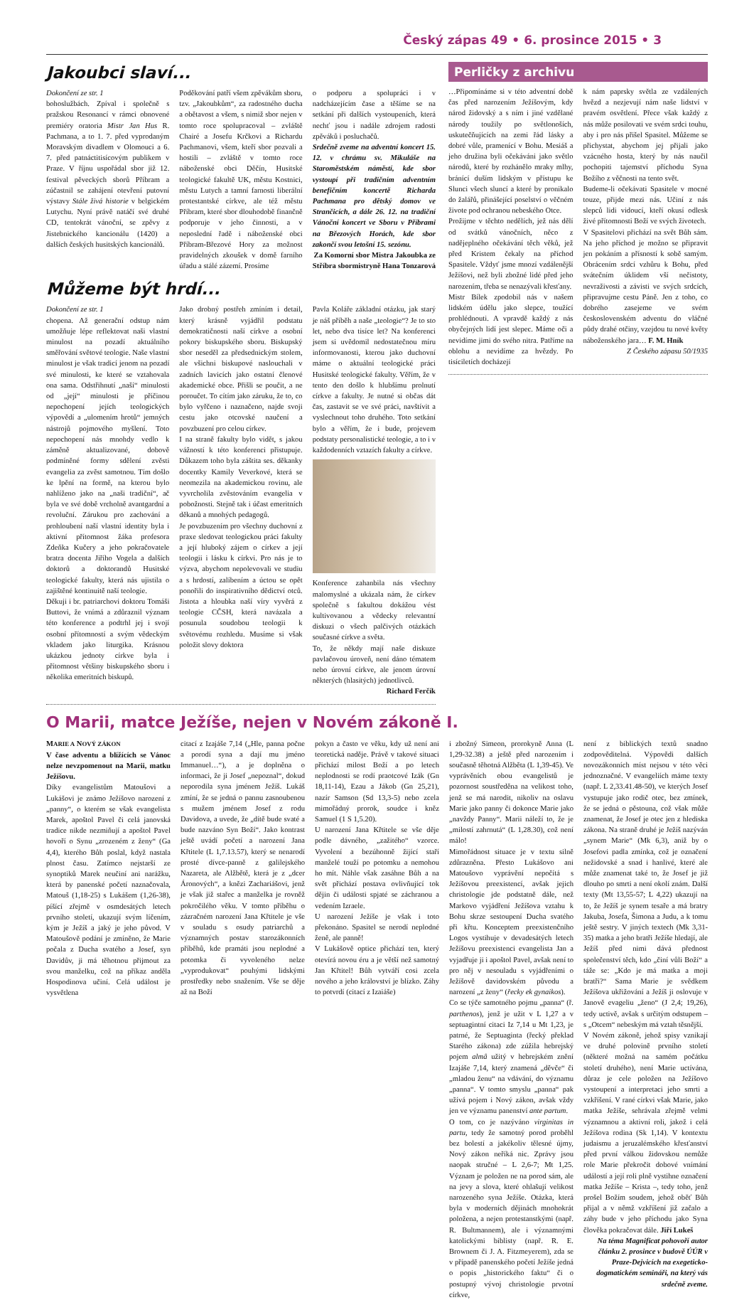Český zápas 49 • 6. prosince 2015 • 3
Jakoubci slaví...
Dokončení ze str. 1
bohoslužbách. Zpíval i společně s pražskou Resonancí v rámci obnovené premiéry oratoria Mistr Jan Hus R. Pachmana, a to 1. 7. před vyprodaným Moravským divadlem v Olomouci a 6. 7. před patnáctitisícovým publikem v Praze. V říjnu uspořádal sbor již 12. festival pěveckých sborů Příbram a zúčastnil se zahájení otevření putovní výstavy Stále živá historie v belgickém Lutychu. Nyní právě natáčí své druhé CD, tentokrát vánoční, se zpěvy z Jistebnického kancionálu (1420) a dalších českých husitských kancionálů.
Poděkování patří všem zpěvákům sboru, tzv. „Jakoubkům“, za radostného ducha a obětavost a všem, s nimiž sbor nejen v tomto roce spolupracoval – zvláště Chairé a Josefu Krčkovi a Richardu Pachmanovi, všem, kteří sbor pozvali a hostili – zvláště v tomto roce náboženské obci Děčín, Husitské teologické fakultě UK, městu Kostnici, městu Lutych a tamní farnosti liberální protestantské církve, ale též městu Příbram, které sbor dlouhodobě finančně podporuje v jeho činnosti, a v neposlední řadě i náboženské obci Příbram-Březové Hory za možnost pravidelných zkoušek v domě farního úřadu a stálé zázemí. Prosíme
o podporu a spolupráci i v nadcházejícím čase a těšíme se na setkání při dalších vystoupeních, která nechť jsou i nadále zdrojem radosti zpěváků i posluchačů.
Srdečně zveme na adventní koncert 15. 12. v chrámu sv. Mikuláše na Staroměstském náměstí, kde sbor vystoupí při tradičním adventním benefičním koncertě Richarda Pachmana pro dětský domov ve Strančicích, a dále 26. 12. na tradiční Vánoční koncert ve Sboru v Příbrami na Březových Horách, kde sbor zakončí svou letošní 15. sezónu.
Za Komorní sbor Mistra Jakoubka ze Stříbra sbormistryně Hana Tonzarová
Můžeme být hrdí...
Dokončení ze str. 1
chopena. Až generační odstup nám umožňuje lépe reflektovat naši vlastní minulost na pozadí aktuálního směřování světové teologie. Naše vlastní minulost je však tradicí jenom na pozadí své minulosti, ke které se vztahovala ona sama. Odstřihnutí „naší“ minulosti od „její“ minulosti je příčinou nepochopení jejích teologických výpovědí a „ulomením hrotů“ jemných nástrojů pojmového myšlení. Toto nepochopení nás mnohdy vedlo k záměně aktualizované, dobově podmíněné formy sdělení zvěsti evangelia za zvěst samotnou. Tím došlo ke lpění na formě, na kterou bylo nahlíženo jako na „naši tradiční“, ač byla ve své době vrcholně avantgardní a revoluční. Zárukou pro zachování a prohloubení naší vlastní identity byla i aktivní přítomnost žáka profesora Zdeňka Kučery a jeho pokračovatele bratra docenta Jiřího Vogela a dalších doktorů a doktorandů Husitské teologické fakulty, která nás ujistila o zajištěné kontinuitě naší teologie.
Děkuji i br. patriarchovi doktoru Tomáši Buttovi, že vnímá a zdůraznil význam této konference a podtrhl jej i svojí osobní přítomností a svým vědeckým vkladem jako liturgika. Krásnou ukázkou jednoty církve byla i přítomnost většiny biskupského sboru i několika emeritních biskupů.
Jako drobný postřeh zmíním i detail, který krásně vyjádřil podstatu demokratičnosti naší církve a osobní pokory biskupského sboru. Biskupský sbor neseděl za předsednickým stolem, ale všichni biskupové naslouchali v zadních lavicích jako ostatní členové akademické obce. Přišli se poučit, a ne poroučet. To cítím jako záruku, že to, co bylo vyřčeno i naznačeno, najde svoji cestu jako otcovské naučení a povzbuzení pro celou církev.
I na straně fakulty bylo vidět, s jakou vážností k této konferenci přistupuje. Důkazem toho byla záštita ses. děkanky docentky Kamily Veverkové, která se neomezila na akademickou rovinu, ale vyvrcholila zvěstováním evangelia v pobožnosti. Stejně tak i účast emeritních děkanů a mnohých pedagogů.
Je povzbuzením pro všechny duchovní z praxe sledovat teologickou práci fakulty a její hluboký zájem o církev a její teologii i lásku k církvi. Pro nás je to výzva, abychom nepolevovali ve studiu a s hrdostí, zalíbením a úctou se opět ponořili do inspirativního dědictví otců. Jistota a hloubka naší víry vyvěrá z teologie CČSH, která navázala a posunula soudobou teologii k světovému rozhledu. Musíme si však položit slovy doktora
Pavla Koláře základní otázku, jak starý je náš příběh a naše „teologie“? Je to sto let, nebo dva tisíce let? Na konferenci jsem si uvědomil nedostatečnou míru informovanosti, kterou jako duchovní máme o aktuální teologické práci Husitské teologické fakulty. Věřím, že v tento den došlo k hlubšímu prolnutí církve a fakulty. Je nutné si občas dát čas, zastavit se ve své práci, navštívit a vyslechnout toho druhého. Toto setkání bylo a věřím, že i bude, projevem podstaty personalistické teologie, a to i v každodenních vztazích fakulty a církve.
Konference zahanbila nás všechny malomyslné a ukázala nám, že církev společně s fakultou dokážou vést kultivovanou a vědecky relevantní diskuzi o všech palčivých otázkách současné církve a světa.
To, že někdy mají naše diskuze pavlačovou úroveň, není dáno tématem nebo úrovní církve, ale jenom úrovní některých (hlasitých) jednotlivců.
Richard Ferčík
Perličky z archivu
…Připomínáme si v této adventní době čas před narozením Ježíšovým, kdy národ židovský a s ním i jiné vzdělané národy toužily po světlonoších, uskutečňujících na zemi řád lásky a dobré vůle, pramenící v Bohu. Mesiáš a jeho družina byli očekáváni jako světlo národů, které by rozhánělo mraky mlhy, bránící duším lidským v přístupu ke Slunci všech sluncí a které by pronikalo do žalářů, přinášející poselství o věčném živote pod ochranou nebeského Otce.
Prožijme v těchto nedělích, jež nás dělí od svátků vánočních, něco z nadějeplného očekávání těch věků, jež před Kristem čekaly na příchod Spasitele. Vždyť jsme mnozí vzdálenější Ježíšovi, než byli zbožné lidé před jeho narozením, třeba se nenazývali křesťany.
Mistr Bílek zpodobil nás v našem lidském údělu jako slepce, toužící prohlédnouti. A vpravdě každý z nás obyčejných lidí jest slepec. Máme oči a nevidíme jimi do svého nitra. Patříme na oblohu a nevidíme za hvězdy. Po tisíciletích docházejí
k nám paprsky světla ze vzdálených hvězd a nezjevují nám naše lidství v pravém osvětlení. Přece však každý z nás může posilovati ve svém srdci touhu, aby i pro nás přišel Spasitel. Můžeme se přichystat, abychom jej přijali jako vzácného hosta, který by nás naučil pochopiti tajemství příchodu Syna Božího z věčnosti na tento svět.
Budeme-li očekávati Spasitele v mocné touze, přijde mezi nás. Učiní z nás slepců lidi vidoucí, kteří okusí odlesk živé přítomnosti Boží ve svých životech.
V Spasitelovi přichází na svět Bůh sám. Na jeho příchod je možno se připravit jen pokáním a přísností k sobě samým. Obrácením srdcí vzhůru k Bohu, před svátečním úklidem vší nečistoty, nevraživosti a závisti ve svých srdcích, připravujme cestu Páně. Jen z toho, co dobrého zasejeme ve svém československém adventu do vláčné půdy drahé otčiny, vzejdou tu nové květy náboženského jara… F. M. Hník
Z Českého zápasu 50/1935
O Marii, matce Ježíše, nejen v Novém zákoně I.
MARIE A NOVÝ ZÁKON
V čase adventu a blížících se Vánoc nelze nevzpomenout na Marii, matku Ježíšovu.
Díky evangelistům Matoušovi a Lukášovi je známo Ježíšovo narození z „panny“, o kterém se však evangelista Marek, apoštol Pavel či celá janovská tradice nikde nezmiňují a apoštol Pavel hovoří o Synu „zrozeném z ženy“ (Ga 4,4), kterého Bůh poslal, když nastala plnost času. Zatímco nejstarší ze synoptiků Marek neučiní ani narážku, která by panenské početí naznačovala, Matouš (1,18-25) s Lukášem (1,26-38), píšící zřejmě v osmdesátých letech prvního století, ukazují svým líčením, kým je Ježíš a jaký je jeho původ. V Matoušově podání je zmíněno, že Marie počala z Ducha svatého a Josef, syn Davidův, ji má těhotnou přijmout za svou manželku, což na příkaz anděla Hospodinova učiní. Celá událost je vysvětlena
citací z Izajáše 7,14 („Hle, panna počne a porodí syna a dají mu jméno Immanuel…“), a je doplněna o informaci, že ji Josef „nepoznal“, dokud neporodila syna jménem Ježíš. Lukáš zmíní, že se jedná o pannu zasnoubenou s mužem jménem Josef z rodu Davidova, a uvede, že „dítě bude svaté a bude nazváno Syn Boží“. Jako kontrast ještě uvádí početí a narození Jana Křtitele (L 1,7.13.57), který se nenarodí prosté dívce-panně z galilejského Nazareta, ale Alžbětě, která je z „dcer Áronových“, a knězi Zachariášovi, jenž je však již stařec a manželka je rovněž pokročilého věku. V tomto příběhu o zázračném narození Jana Křtitele je vše v souladu s osudy patriarchů a významných postav starozákonních příběhů, kde pramáti jsou neplodné a potomka či vyvoleného nelze „vyprodukovat“ pouhými lidskými prostředky nebo snažením. Vše se děje až na Boží
pokyn a často ve věku, kdy už není ani teoretická naděje. Právě v takové situaci přichází milost Boží a po letech neplodnosti se rodí praotcové Izák (Gn 18,11-14), Ezau a Jákob (Gn 25,21), nazír Samson (Sd 13,3-5) nebo zcela mimořádný prorok, soudce i kněz Samuel (1 S 1,5.20).
U narození Jana Křtitele se vše děje podle dávného, „zažitého“ vzorce. Vyvolení a bezúhonně žijící staří manželé touží po potomku a nemohou ho mít. Náhle však zasáhne Bůh a na svět přichází postava ovlivňující tok dějin či události spjaté se záchranou a vedením Izraele.
U narození Ježíše je však i toto překonáno. Spasitel se nerodí neplodné ženě, ale panně!
V Lukášově optice přichází ten, který otevírá novou éru a je větší než samotný Jan Křtitel! Bůh vytváří cosi zcela nového a jeho království je blízko. Záhy to potvrdí (citací z Izaiáše)
i zbožný Simeon, prorokyně Anna (L 1,29-32.38) a ještě před narozením i současně těhotná Alžběta (L 1,39-45). Ve vyprávěních obou evangelistů je pozornost soustředěna na velikost toho, jenž se má narodit, nikoliv na oslavu Marie jako panny či dokonce Marie jako „navždy Panny“. Marii náleží to, že je „milostí zahrnutá“ (L 1,28.30), což není málo!
Mimořádnost situace je v textu silně zdůrazněna. Přesto Lukášovo ani Matoušovo vyprávění nepočítá s Ježíšovou preexistencí, avšak jejich christologie jde podstatně dále, než Markovo vyjádření Ježíšova vztahu k Bohu skrze sestoupení Ducha svatého při křtu. Konceptem preexistenčního Logos vystihuje v devadesátých letech Ježíšovu preexistenci evangelista Jan a vyjadřuje ji i apoštol Pavel, avšak není to pro něj v nesouladu s vyjádřeními o Ježíšově davidovském původu a narození „z ženy“ (řecky ek gynaikos).
Co se týče samotného pojmu „panna“ (ř. parthenos), jenž je užit v L 1,27 a v septuagintní citaci Iz 7,14 u Mt 1,23, je patrné, že Septuaginta (řecký překlad Starého zákona) zde zúžila hebrejský pojem almâ užitý v hebrejském znění Izajáše 7,14, který znamená „děvče“ či „mladou ženu“ na vdávání, do významu „panna“. V tomto smyslu „panna“ pak užívá pojem i Nový zákon, avšak vždy jen ve významu panenství ante partum.
O tom, co je nazýváno virginitas in partu, tedy že samotný porod proběhl bez bolestí a jakékoliv tělesné újmy, Nový zákon neříká nic. Zprávy jsou naopak stručné – L 2,6-7; Mt 1,25. Význam je položen ne na porod sám, ale na jevy a slova, které ohlašují velikost narozeného syna Ježíše. Otázka, která byla v moderních dějinách mnohokrát položena, a nejen protestanstkými (např. R. Bultmannem), ale i významnými katolickými biblisty (např. R. E. Brownem či J. A. Fitzmeyerem), zda se v případě panenského početí Ježíše jedná o popis „historického faktu“ či o postupný vývoj christologie prvotní církve,
není z biblických textů snadno zodpověditelná. Výpovědi dalších novozákonních míst nejsou v této věci jednoznačné. V evangeliích máme texty (např. L 2,33.41.48-50), ve kterých Josef vystupuje jako rodič otec, bez zmínek, že se jedná o pěstouna, což však může znamenat, že Josef je otec jen z hlediska zákona. Na straně druhé je Ježíš nazýván „synem Marie“ (Mk 6,3), aniž by o Josefovi padla zmínka, což je označení nežidovské a snad i hanlivé, které ale může znamenat také to, že Josef je již dlouho po smrti a není okolí znám. Další texty (Mt 13,55-57; L 4,22) ukazují na to, že Ježíš je synem tesaře a má bratry Jakuba, Josefa, Šimona a Judu, a k tomu ještě sestry. V jiných textech (Mk 3,31-35) matka a jeho bratři Ježíše hledají, ale Ježíš před nimi dává přednost společenství těch, kdo „činí vůli Boží“ a táže se: „Kdo je má matka a moji bratři?“ Sama Marie je svědkem Ježíšova ukřižování a Ježíš ji oslovuje v Janově evageliu „ženo“ (J 2,4; 19,26), tedy uctivě, avšak s určitým odstupem – s „Otcem“ nebeským má vztah těsnější.
V Novém zákoně, jehož spisy vznikají ve druhé polovině prvního století (některé možná na samém počátku století druhého), není Marie uctívána, důraz je cele položen na Ježíšovo vystoupení a interpretaci jeho smrti a vzkříšení. V rané církvi však Marie, jako matka Ježíše, sehrávala zřejmě velmi významnou a aktivní roli, jakož i celá Ježíšova rodina (Sk 1,14). V kontextu judaismu a jeruzalémského křesťanství před první válkou židovskou nemůže role Marie překročit dobové vnímání událostí a její roli plně vystihne označení matka Ježíše – Krista –, tedy toho, jenž prošel Božím soudem, jehož oběť Bůh přijal a v němž vzkříšení již začalo a záhy bude v jeho příchodu jako Syna člověka pokračovat dále. Jiří Lukeš
Na téma Magnificat pohovoří autor článku 2. prosince v budově ÚÚR v Praze-Dejvicích na exegeticko-dogmatickém semináři, na který vás srdečně zveme.